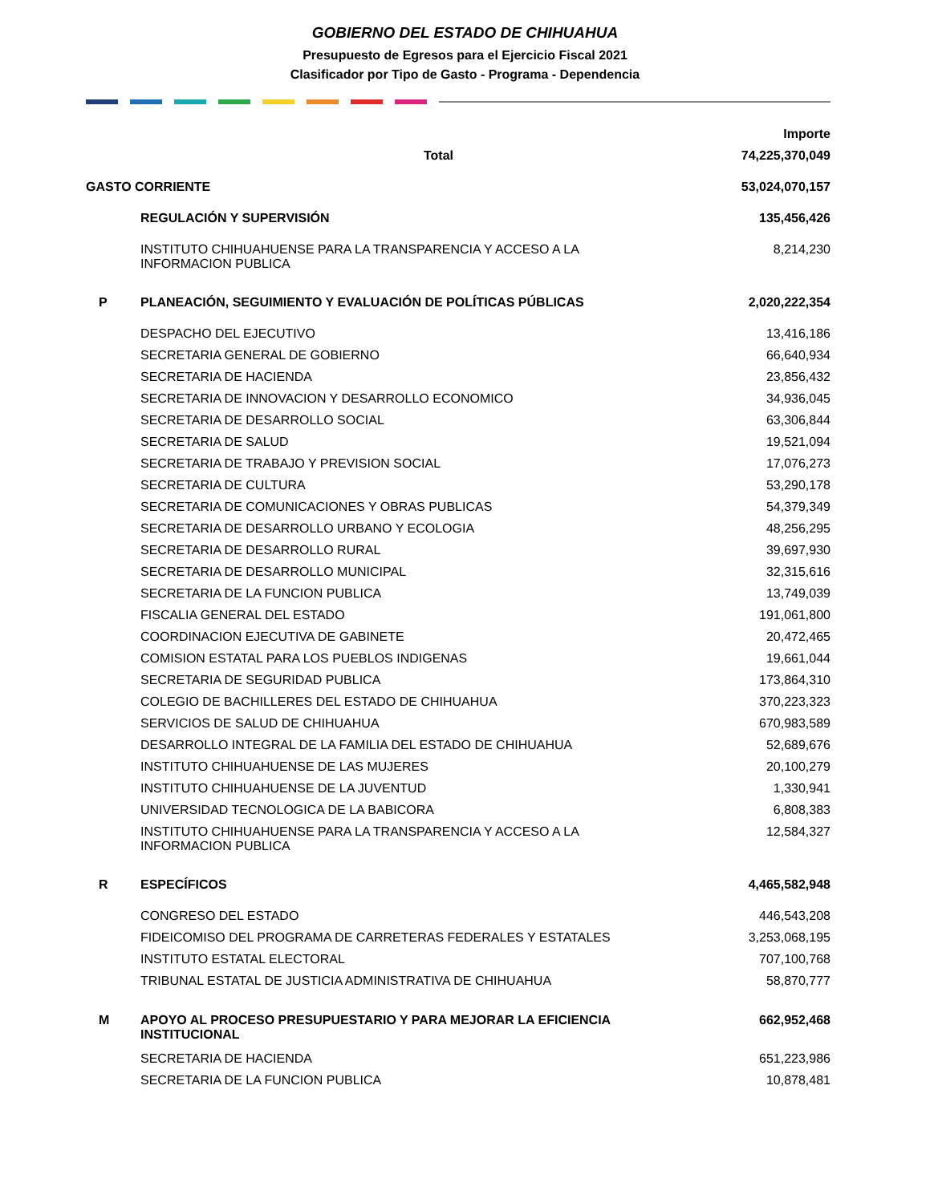GOBIERNO DEL ESTADO DE CHIHUAHUA
Presupuesto de Egresos para el Ejercicio Fiscal 2021
Clasificador por Tipo de Gasto - Programa - Dependencia
| | | Importe |
| Total | | 74,225,370,049 |
| GASTO CORRIENTE | | 53,024,070,157 |
| | REGULACIÓN Y SUPERVISIÓN | 135,456,426 |
| | INSTITUTO CHIHUAHUENSE PARA LA TRANSPARENCIA Y ACCESO A LA INFORMACION PUBLICA | 8,214,230 |
| P | PLANEACIÓN, SEGUIMIENTO Y EVALUACIÓN DE POLÍTICAS PÚBLICAS | 2,020,222,354 |
| | DESPACHO DEL EJECUTIVO | 13,416,186 |
| | SECRETARIA GENERAL DE GOBIERNO | 66,640,934 |
| | SECRETARIA DE HACIENDA | 23,856,432 |
| | SECRETARIA DE INNOVACION Y DESARROLLO ECONOMICO | 34,936,045 |
| | SECRETARIA DE DESARROLLO SOCIAL | 63,306,844 |
| | SECRETARIA DE SALUD | 19,521,094 |
| | SECRETARIA DE TRABAJO Y PREVISION SOCIAL | 17,076,273 |
| | SECRETARIA DE CULTURA | 53,290,178 |
| | SECRETARIA DE COMUNICACIONES Y OBRAS PUBLICAS | 54,379,349 |
| | SECRETARIA DE DESARROLLO URBANO Y ECOLOGIA | 48,256,295 |
| | SECRETARIA DE DESARROLLO RURAL | 39,697,930 |
| | SECRETARIA DE DESARROLLO MUNICIPAL | 32,315,616 |
| | SECRETARIA DE LA FUNCION PUBLICA | 13,749,039 |
| | FISCALIA GENERAL DEL ESTADO | 191,061,800 |
| | COORDINACION EJECUTIVA DE GABINETE | 20,472,465 |
| | COMISION ESTATAL PARA LOS PUEBLOS INDIGENAS | 19,661,044 |
| | SECRETARIA DE SEGURIDAD PUBLICA | 173,864,310 |
| | COLEGIO DE BACHILLERES DEL ESTADO DE CHIHUAHUA | 370,223,323 |
| | SERVICIOS DE SALUD DE CHIHUAHUA | 670,983,589 |
| | DESARROLLO INTEGRAL DE LA FAMILIA DEL ESTADO DE CHIHUAHUA | 52,689,676 |
| | INSTITUTO CHIHUAHUENSE DE LAS MUJERES | 20,100,279 |
| | INSTITUTO CHIHUAHUENSE DE LA JUVENTUD | 1,330,941 |
| | UNIVERSIDAD TECNOLOGICA DE LA BABICORA | 6,808,383 |
| | INSTITUTO CHIHUAHUENSE PARA LA TRANSPARENCIA Y ACCESO A LA INFORMACION PUBLICA | 12,584,327 |
| R | ESPECÍFICOS | 4,465,582,948 |
| | CONGRESO DEL ESTADO | 446,543,208 |
| | FIDEICOMISO DEL PROGRAMA DE CARRETERAS FEDERALES Y ESTATALES | 3,253,068,195 |
| | INSTITUTO ESTATAL ELECTORAL | 707,100,768 |
| | TRIBUNAL ESTATAL DE JUSTICIA ADMINISTRATIVA DE CHIHUAHUA | 58,870,777 |
| M | APOYO AL PROCESO PRESUPUESTARIO Y PARA MEJORAR LA EFICIENCIA INSTITUCIONAL | 662,952,468 |
| | SECRETARIA DE HACIENDA | 651,223,986 |
| | SECRETARIA DE LA FUNCION PUBLICA | 10,878,481 |